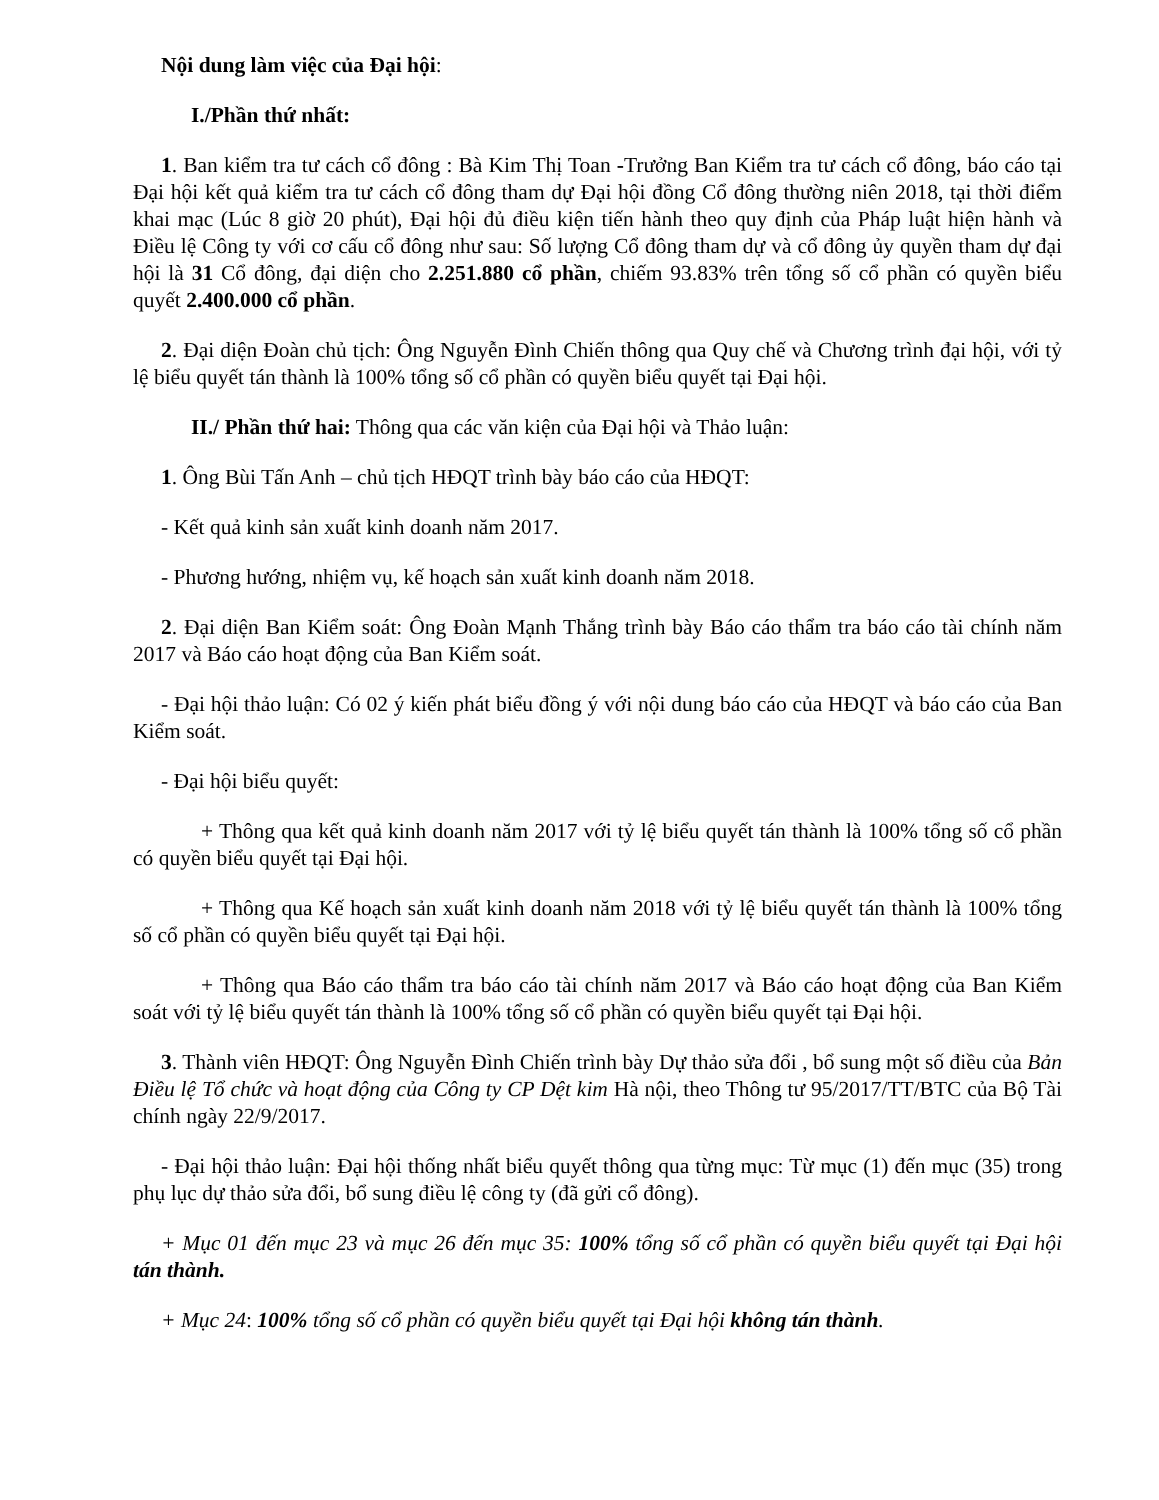Nội dung làm việc của Đại hội:
I./Phần thứ nhất:
1. Ban kiểm tra tư cách cổ đông : Bà Kim Thị Toan -Trưởng Ban Kiểm tra tư cách cổ đông, báo cáo tại Đại hội kết quả kiểm tra tư cách cổ đông tham dự Đại hội đồng Cổ đông thường niên 2018, tại thời điểm khai mạc (Lúc 8 giờ 20 phút), Đại hội đủ điều kiện tiến hành theo quy định của Pháp luật hiện hành và Điều lệ Công ty với cơ cấu cổ đông như sau: Số lượng Cổ đông tham dự và cổ đông ủy quyền tham dự đại hội là 31 Cổ đông, đại diện cho 2.251.880 cổ phần, chiếm 93.83% trên tổng số cổ phần có quyền biểu quyết 2.400.000 cổ phần.
2. Đại diện Đoàn chủ tịch: Ông Nguyễn Đình Chiến thông qua Quy chế và Chương trình đại hội, với tỷ lệ biểu quyết tán thành là 100% tổng số cổ phần có quyền biểu quyết tại Đại hội.
II./ Phần thứ hai: Thông qua các văn kiện của Đại hội và Thảo luận:
1. Ông Bùi Tấn Anh – chủ tịch HĐQT trình bày báo cáo của HĐQT:
- Kết quả kinh sản xuất kinh doanh năm 2017.
- Phương hướng, nhiệm vụ, kế hoạch sản xuất kinh doanh năm 2018.
2. Đại diện Ban Kiểm soát: Ông Đoàn Mạnh Thắng trình bày Báo cáo thẩm tra báo cáo tài chính năm 2017 và Báo cáo hoạt động của Ban Kiểm soát.
- Đại hội thảo luận: Có 02 ý kiến phát biểu đồng ý với nội dung báo cáo của HĐQT và báo cáo của Ban Kiểm soát.
- Đại hội biểu quyết:
+ Thông qua kết quả kinh doanh năm 2017 với tỷ lệ biểu quyết tán thành là 100% tổng số cổ phần có quyền biểu quyết tại Đại hội.
+ Thông qua Kế hoạch sản xuất kinh doanh năm 2018 với tỷ lệ biểu quyết tán thành là 100% tổng số cổ phần có quyền biểu quyết tại Đại hội.
+ Thông qua Báo cáo thẩm tra báo cáo tài chính năm 2017 và Báo cáo hoạt động của Ban Kiểm soát với tỷ lệ biểu quyết tán thành là 100% tổng số cổ phần có quyền biểu quyết tại Đại hội.
3. Thành viên HĐQT: Ông Nguyễn Đình Chiến trình bày Dự thảo sửa đổi , bổ sung một số điều của Bản Điều lệ Tổ chức và hoạt động của Công ty CP Dệt kim Hà nội, theo Thông tư 95/2017/TT/BTC của Bộ Tài chính ngày 22/9/2017.
- Đại hội thảo luận: Đại hội thống nhất biểu quyết thông qua từng mục: Từ mục (1) đến mục (35) trong phụ lục dự thảo sửa đổi, bổ sung điều lệ công ty (đã gửi cổ đông).
+ Mục 01 đến mục 23 và mục 26 đến mục 35: 100% tổng số cổ phần có quyền biểu quyết tại Đại hội tán thành.
+ Mục 24: 100% tổng số cổ phần có quyền biểu quyết tại Đại hội không tán thành.